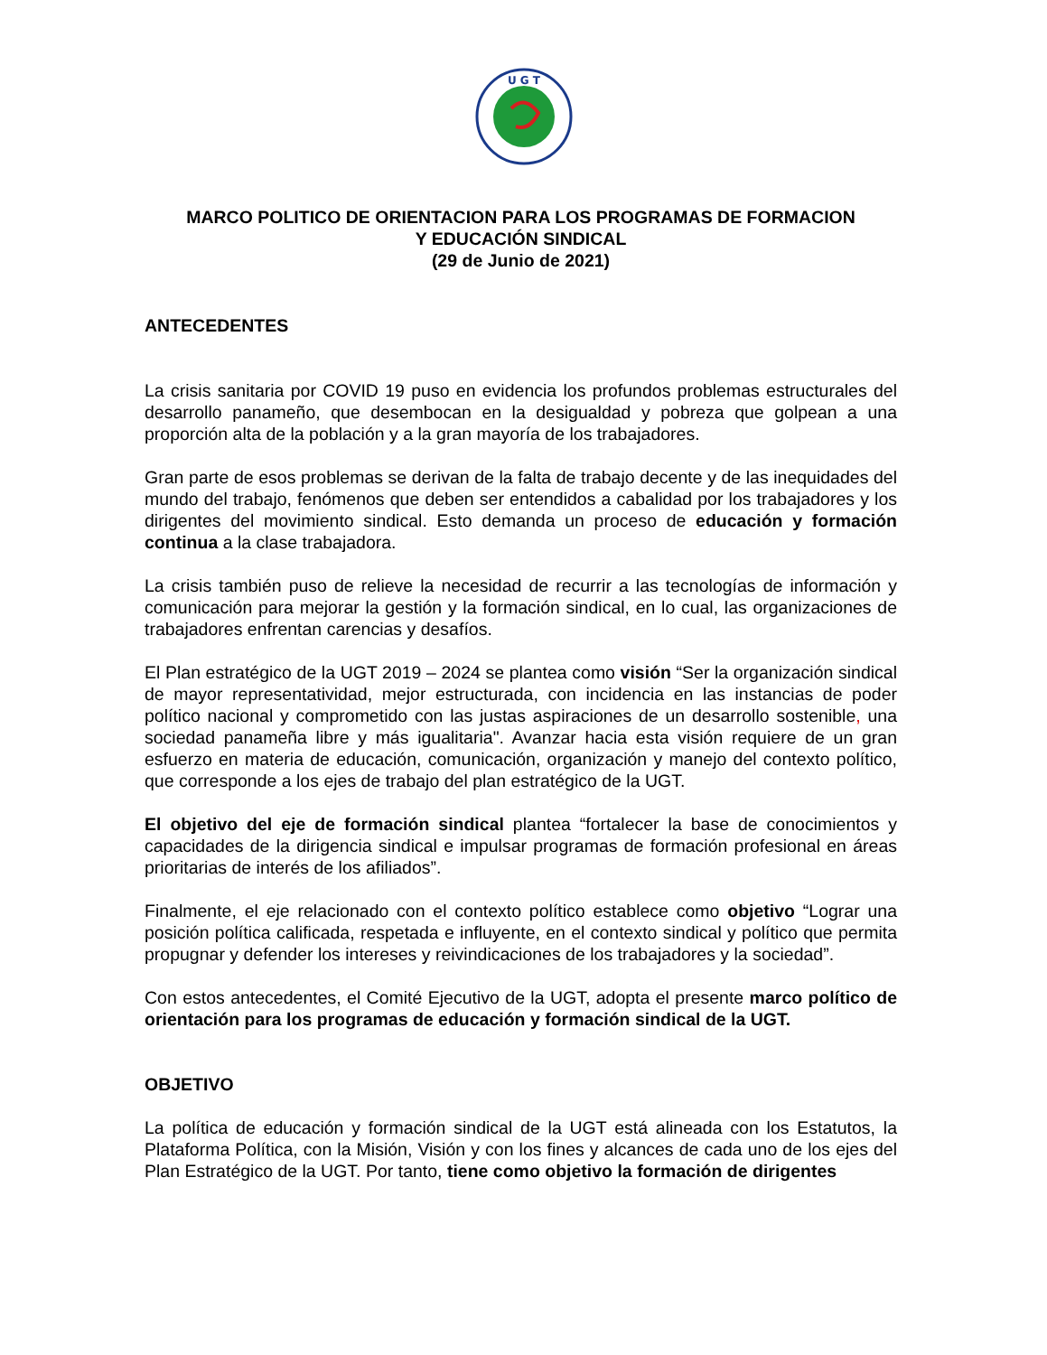U G T
MARCO POLITICO DE ORIENTACION PARA LOS PROGRAMAS DE FORMACION
Y EDUCACIÓN SINDICAL
(29 de Junio de 2021)
ANTECEDENTES
La crisis sanitaria por COVID 19 puso en evidencia los profundos problemas estructurales del desarrollo panameño, que desembocan en la desigualdad y pobreza que golpean a una proporción alta de la población y a la gran mayoría de los trabajadores.
Gran parte de esos problemas se derivan de la falta de trabajo decente y de las inequidades del mundo del trabajo, fenómenos que deben ser entendidos a cabalidad por los trabajadores y los dirigentes del movimiento sindical. Esto demanda un proceso de educación y formación continua a la clase trabajadora.
La crisis también puso de relieve la necesidad de recurrir a las tecnologías de información y comunicación para mejorar la gestión y la formación sindical, en lo cual, las organizaciones de trabajadores enfrentan carencias y desafíos.
El Plan estratégico de la UGT 2019 – 2024 se plantea como visión “Ser la organización sindical de mayor representatividad, mejor estructurada, con incidencia en las instancias de poder político nacional y comprometido con las justas aspiraciones de un desarrollo sostenible, una sociedad panameña libre y más igualitaria". Avanzar hacia esta visión requiere de un gran esfuerzo en materia de educación, comunicación, organización y manejo del contexto político, que corresponde a los ejes de trabajo del plan estratégico de la UGT.
El objetivo del eje de formación sindical plantea “fortalecer la base de conocimientos y capacidades de la dirigencia sindical e impulsar programas de formación profesional en áreas prioritarias de interés de los afiliados”.
Finalmente, el eje relacionado con el contexto político establece como objetivo “Lograr una posición política calificada, respetada e influyente, en el contexto sindical y político que permita propugnar y defender los intereses y reivindicaciones de los trabajadores y la sociedad”.
Con estos antecedentes, el Comité Ejecutivo de la UGT, adopta el presente marco político de orientación para los programas de educación y formación sindical de la UGT.
OBJETIVO
La política de educación y formación sindical de la UGT está alineada con los Estatutos, la Plataforma Política, con la Misión, Visión y con los fines y alcances de cada uno de los ejes del Plan Estratégico de la UGT. Por tanto, tiene como objetivo la formación de dirigentes